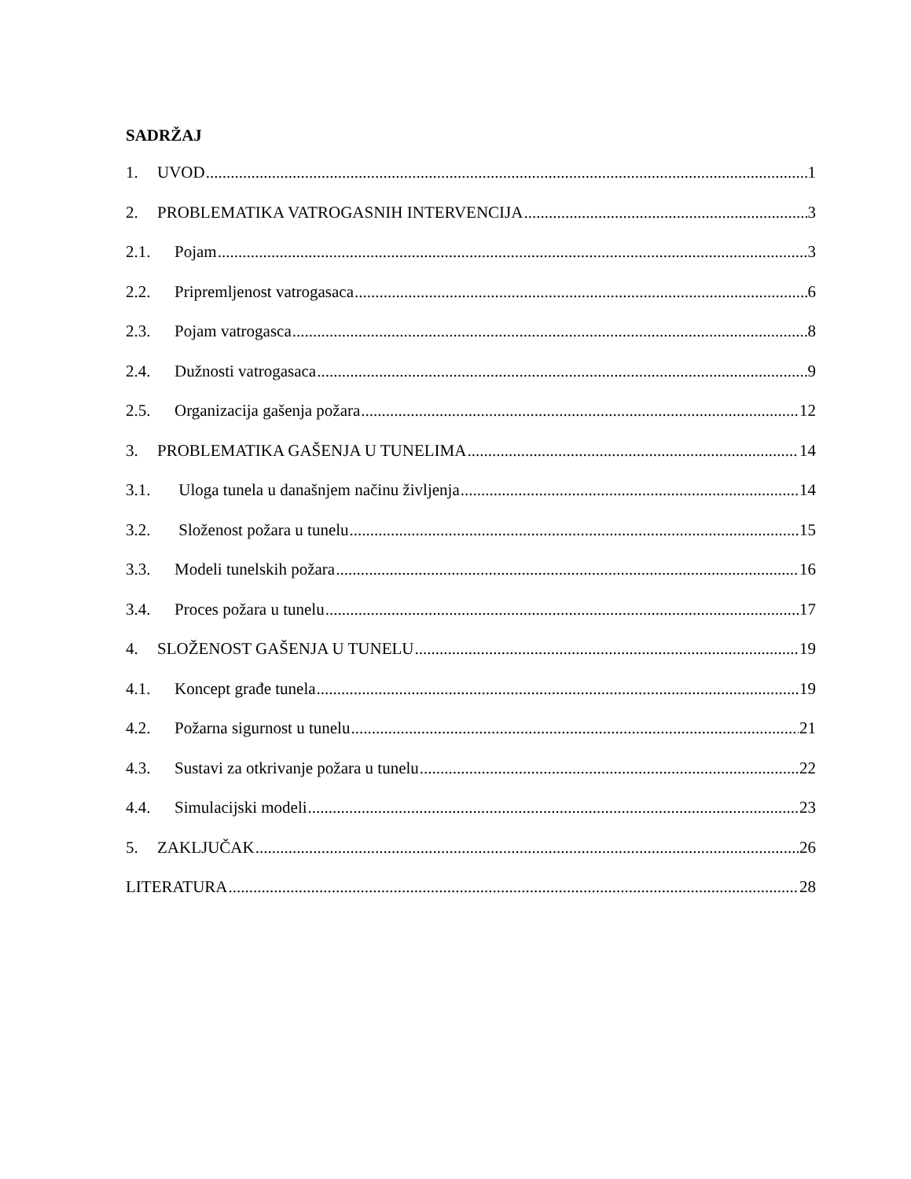SADRŽAJ
1. UVOD 1
2. PROBLEMATIKA VATROGASNIH INTERVENCIJA 3
2.1. Pojam 3
2.2. Pripremljenost vatrogasaca 6
2.3. Pojam vatrogasca 8
2.4. Dužnosti vatrogasaca 9
2.5. Organizacija gašenja požara 12
3. PROBLEMATIKA GAŠENJA U TUNELIMA 14
3.1. Uloga tunela u današnjem načinu življenja 14
3.2. Složenost požara u tunelu 15
3.3. Modeli tunelskih požara 16
3.4. Proces požara u tunelu 17
4. SLOŽENOST GAŠENJA U TUNELU 19
4.1. Koncept građe tunela 19
4.2. Požarna sigurnost u tunelu 21
4.3. Sustavi za otkrivanje požara u tunelu 22
4.4. Simulacijski modeli 23
5. ZAKLJUČAK 26
LITERATURA 28